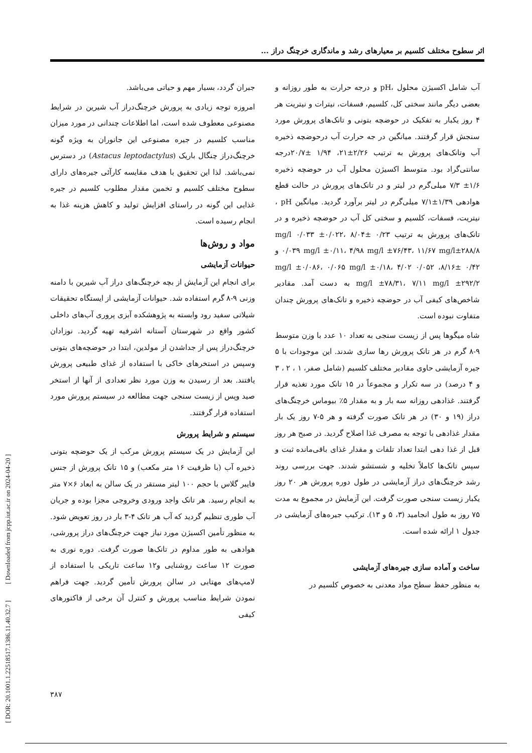[ DOR: 20.1001.1.22518517.1386.11.40.32.7 ] [ Downloaded from jcpp.iut.ac.ir on 2024-04-20 ]
اثر سطوح مختلف کلسیم بر معیارهای رشد و ماندگاری خرچنگ دراز ...
جبران گردد، بسیار مهم و حیاتی می‌باشد.
امروزه توجه زیادی به پرورش خرچنگ‌دراز آب شیرین در شرایط مصنوعی معطوف شده است، اما اطلاعات چندانی در مورد میزان مناسب کلسیم در جیره مصنوعی این جانوران به ویژه گونه خرچنگ‌دراز چنگال باریک (Astacus leptodactylus) در دسترس نمی‌باشد. لذا این تحقیق با هدف مقایسه کارآئی جیره‌های دارای سطوح مختلف کلسیم و تخمین مقدار مطلوب کلسیم در جیره غذایی این گونه در راستای افزایش تولید و کاهش هزینه غذا به انجام رسیده است.
مواد و روش‌ها
حیوانات آزمایشی
برای انجام این آزمایش از بچه خرچنگ‌های دراز آب شیرین با دامنه وزنی ۹-۸ گرم استفاده شد. حیوانات آزمایشی از ایستگاه تحقیقات شیلاتی سفید رود وابسته به پژوهشکده آبزی پروری آب‌های داخلی کشور واقع در شهرستان آستانه اشرفیه تهیه گردید. نوزادان خرچنگ‌دراز پس از جداشدن از مولدین، ابتدا در حوضچه‌های بتونی وسپس در استخرهای خاکی با استفاده از غذای طبیعی پرورش یافتند. بعد از رسیدن به وزن مورد نظر تعدادی از آنها از استخر صید وپس از زیست سنجی جهت مطالعه در سیستم پرورش مورد استفاده قرار گرفتند.
سیستم و شرایط پرورش
این آزمایش در یک سیستم پرورش مرکب از یک حوضچه بتونی ذخیره آب (با ظرفیت ۱۶ متر مکعب) و ۱۵ تانک پرورش از جنس فایبر گلاس با حجم ۱۰۰ لیتر مستقر در یک سالن به ابعاد ۶×۷ متر به انجام رسید. هر تانک واجد ورودی وخروجی مجزا بوده و جریان آب طوری تنظیم گردید که آب هر تانک ۴-۳ بار در روز تعویض شود. به منظور تأمین اکسیژن مورد نیاز جهت خرچنگ‌های دراز پرورشی، هوادهی به طور مداوم در تانک‌ها صورت گرفت. دوره نوری به صورت ۱۲ ساعت روشنایی و۱۲ ساعت تاریکی با استفاده از لامپ‌های مهتابی در سالن پرورش تأمین گردید. جهت فراهم نمودن شرایط مناسب پرورش و کنترل آن برخی از فاکتورهای کیفی
آب شامل اکسیژن محلول ،pH و درجه حرارت به طور روزانه و بعضی دیگر مانند سختی کل، کلسیم، فسفات، نیترات و نیتریت هر ۴ روز یکبار به تفکیک در حوضچه بتونی و تانک‌های پرورش مورد سنجش قرار گرفتند. میانگین در جه حرارت آب درحوضچه ذخیره آب وتانک‌های پرورش به ترتیب ۲/۲۶±۲۱، ۱/۹۴ ±۲۰/۷درجه سانتی‌گراد بود. متوسط اکسیژن محلول آب در حوضچه ذخیره ۱/۶± ۷/۳ میلی‌گرم در لیتر و در تانک‌های پرورش در حالت قطع هوادهی ۱/۳۹±۷/۱ میلی‌گرم در لیتر برآورد گردید. میانگین pH ، نیتریت، فسفات، کلسیم و سختی کل آب در حوضچه ذخیره و در تانک‌های پرورش به ترتیب ۰/۲۳ ±۸/۰۴ mg/l ۰/۰۳۳ ±۰/۰۲۲، ۰/۰۳۹ mg/l ±۰/۱۱، ۴/۹۸ mg/l ±۷۶/۴۳، ۱۱/۶۷ mg/l±۲۸۸/۸ و ۰/۴۲ ±۸/۱۶، ۰/۰۵۲ mg/l ±۰/۰۸۶، ۰/۰۶۵ mg/l ±۰/۱۸، ۴/۰۲ mg/l ±۷۸/۳۱، ۷/۱۱ mg/l ±۲۹۲/۲ به دست آمد. مقادیر شاخص‌های کیفی آب در حوضچه ذخیره و تانک‌های پرورش چندان متفاوت نبوده است.
شاه میگوها پس از زیست سنجی به تعداد ۱۰ عدد با وزن متوسط ۹-۸ گرم در هر تانک پرورش رها سازی شدند. این موجودات با ۵ جیره آزمایشی حاوی مقادیر مختلف کلسیم (شامل صفر، ۱ ، ۲ ، ۳ و ۴ درصد) در سه تکرار و مجموعاً در ۱۵ تانک مورد تغذیه قرار گرفتند. غذادهی روزانه سه بار و به مقدار ۵٪ بیوماس خرچنگ‌های دراز (۱۹ و ۳۰) در هر تانک صورت گرفته و هر ۵-۷ روز یک بار مقدار غذادهی با توجه به مصرف غذا اصلاح گردید. در صبح هر روز قبل از غذا دهی ابتدا تعداد تلفات و مقدار غذای باقی‌مانده ثبت و سپس تانک‌ها کاملاً تخلیه و شستشو شدند. جهت بررسی روند رشد خرچنگ‌های دراز آزمایشی در طول دوره پرورش هر ۲۰ روز یکبار زیست سنجی صورت گرفت. این آزمایش در مجموع به مدت ۷۵ روز به طول انجامید (۳، ۵ و ۱۳). ترکیب جیره‌های آزمایشی در جدول ۱ ارائه شده است.
ساخت و آماده سازی جیره‌های آزمایشی
به منظور حفظ سطح مواد معدنی به خصوص کلسیم در
۳۸۷